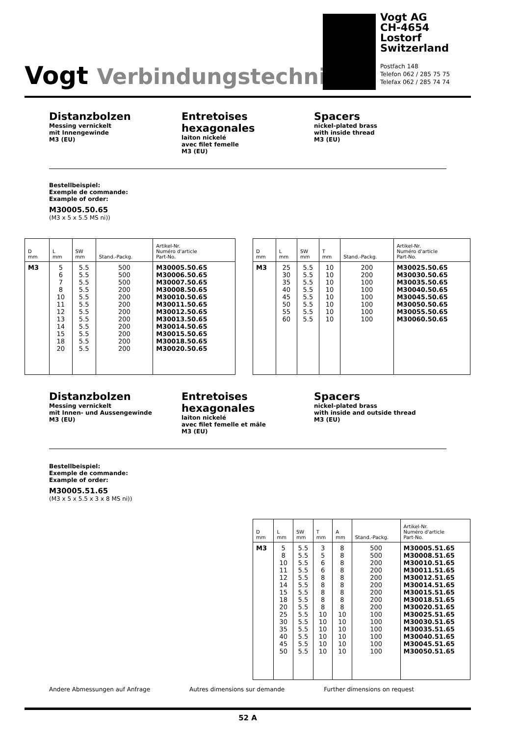Vogt Verbindungstechnik
Vogt AG
CH-4654 Lostorf
Switzerland
Postfach 148
Telefon 062 / 285 75 75
Telefax 062 / 285 74 74
Distanzbolzen
Messing vernickelt
mit Innengewinde
M3 (EU)
Entretoises hexagonales
laiton nickelé
avec filet femelle
M3 (EU)
Spacers
nickel-plated brass
with inside thread
M3 (EU)
Bestellbeispiel:
Exemple de commande:
Example of order:
M30005.50.65
(M3 x 5 x 5.5 MS ni))
| D mm | L mm | SW mm | Stand.-Packg. | Artikel-Nr. Numéro d'article Part-No. |
| --- | --- | --- | --- | --- |
| M3 | 5 6 7 8 10 11 12 13 14 15 18 20 | 5.5 5.5 5.5 5.5 5.5 5.5 5.5 5.5 5.5 5.5 5.5 5.5 | 500 500 500 200 200 200 200 200 200 200 200 200 | M30005.50.65 M30006.50.65 M30007.50.65 M30008.50.65 M30010.50.65 M30011.50.65 M30012.50.65 M30013.50.65 M30014.50.65 M30015.50.65 M30018.50.65 M30020.50.65 |
| D mm | L mm | SW mm | T mm | Stand.-Packg. | Artikel-Nr. Numéro d'article Part-No. |
| --- | --- | --- | --- | --- | --- |
| M3 | 25 30 35 40 45 50 55 60 | 5.5 5.5 5.5 5.5 5.5 5.5 5.5 5.5 | 10 10 10 10 10 10 10 10 | 200 200 100 100 100 100 100 100 | M30025.50.65 M30030.50.65 M30035.50.65 M30040.50.65 M30045.50.65 M30050.50.65 M30055.50.65 M30060.50.65 |
Distanzbolzen
Messing vernickelt
mit Innen- und Aussengewinde
M3 (EU)
Entretoises hexagonales
laiton nickelé
avec filet femelle et mâle
M3 (EU)
Spacers
nickel-plated brass
with inside and outside thread
M3 (EU)
Bestellbeispiel:
Exemple de commande:
Example of order:
M30005.51.65
(M3 x 5 x 5.5 x 3 x 8 MS ni))
| D mm | L mm | SW mm | T mm | A mm | Stand.-Packg. | Artikel-Nr. Numéro d'article Part-No. |
| --- | --- | --- | --- | --- | --- | --- |
| M3 | 5 8 10 11 12 14 15 18 20 25 30 35 40 45 50 | 5.5 5.5 5.5 5.5 5.5 5.5 5.5 5.5 5.5 5.5 5.5 5.5 5.5 5.5 5.5 | 3 5 6 6 8 8 8 8 8 10 10 10 10 10 10 | 8 8 8 8 8 8 8 8 8 10 10 10 10 10 10 | 500 500 200 200 200 200 200 200 200 100 100 100 100 100 100 | M30005.51.65 M30008.51.65 M30010.51.65 M30011.51.65 M30012.51.65 M30014.51.65 M30015.51.65 M30018.51.65 M30020.51.65 M30025.51.65 M30030.51.65 M30035.51.65 M30040.51.65 M30045.51.65 M30050.51.65 |
Andere Abmessungen auf Anfrage Autres dimensions sur demande Further dimensions on request
52 A